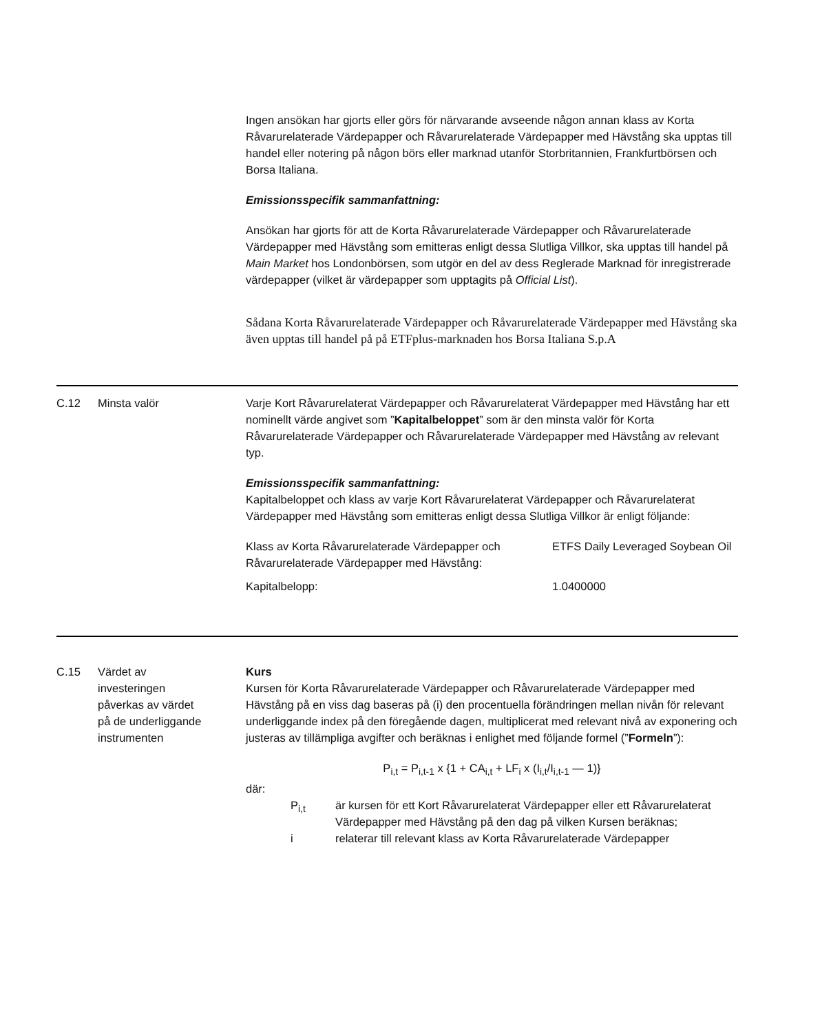Ingen ansökan har gjorts eller görs för närvarande avseende någon annan klass av Korta Råvarurelaterade Värdepapper och Råvarurelaterade Värdepapper med Hävstång ska upptas till handel eller notering på någon börs eller marknad utanför Storbritannien, Frankfurtbörsen och Borsa Italiana.
Emissionsspecifik sammanfattning:
Ansökan har gjorts för att de Korta Råvarurelaterade Värdepapper och Råvarurelaterade Värdepapper med Hävstång som emitteras enligt dessa Slutliga Villkor, ska upptas till handel på Main Market hos Londonbörsen, som utgör en del av dess Reglerade Marknad för inregistrerade värdepapper (vilket är värdepapper som upptagits på Official List).
Sådana Korta Råvarurelaterade Värdepapper och Råvarurelaterade Värdepapper med Hävstång ska även upptas till handel på på ETFplus-marknaden hos Borsa Italiana S.p.A
C.12 Minsta valör Varje Kort Råvarurelaterat Värdepapper och Råvarurelaterat Värdepapper med Hävstång har ett nominellt värde angivet som ”Kapitalbeloppet” som är den minsta valör för Korta Råvarurelaterade Värdepapper och Råvarurelaterade Värdepapper med Hävstång av relevant typ.
Emissionsspecifik sammanfattning:
Kapitalbeloppet och klass av varje Kort Råvarurelaterat Värdepapper och Råvarurelaterat Värdepapper med Hävstång som emitteras enligt dessa Slutliga Villkor är enligt följande:
| Klass av Korta Råvarurelaterade Värdepapper och Råvarurelaterade Värdepapper med Hävstång: | ETFS Daily Leveraged Soybean Oil |
| Kapitalbelopp: | 1.0400000 |
C.15 Värdet av investeringen påverkas av värdet på de underliggande instrumenten
Kurs
Kursen för Korta Råvarurelaterade Värdepapper och Råvarurelaterade Värdepapper med Hävstång på en viss dag baseras på (i) den procentuella förändringen mellan nivån för relevant underliggande index på den föregående dagen, multiplicerat med relevant nivå av exponering och justeras av tillämpliga avgifter och beräknas i enlighet med följande formel (”Formeln”):
P<sub>i,t</sub> = P<sub>i,t-1</sub> x {1 + CA<sub>i,t</sub> + LF<sub>i</sub> x (I<sub>i,t</sub>/I<sub>i,t-1</sub> — 1)}
där:
| P<sub>i,t</sub> | är kursen för ett Kort Råvarurelaterat Värdepapper eller ett Råvarurelaterat Värdepapper med Hävstång på den dag på vilken Kursen beräknas; |
| i | relaterar till relevant klass av Korta Råvarurelaterade Värdepapper |